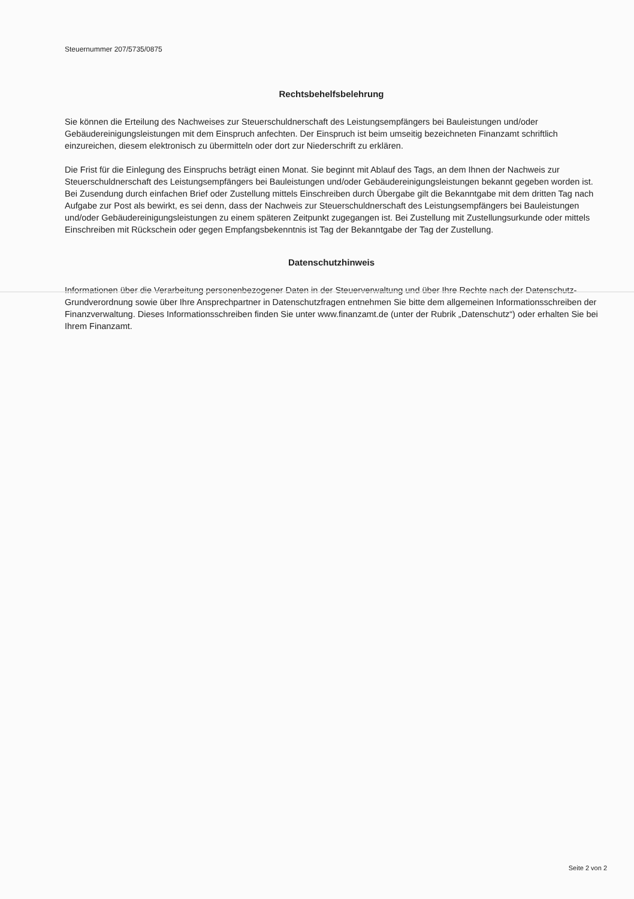Steuernummer 207/5735/0875
Rechtsbehelfsbelehrung
Sie können die Erteilung des Nachweises zur Steuerschuldnerschaft des Leistungsempfängers bei Bauleistungen und/oder Gebäudereinigungsleistungen mit dem Einspruch anfechten. Der Einspruch ist beim umseitig bezeichneten Finanzamt schriftlich einzureichen, diesem elektronisch zu übermitteln oder dort zur Niederschrift zu erklären.
Die Frist für die Einlegung des Einspruchs beträgt einen Monat. Sie beginnt mit Ablauf des Tags, an dem Ihnen der Nachweis zur Steuerschuldnerschaft des Leistungsempfängers bei Bauleistungen und/oder Gebäudereinigungsleistungen bekannt gegeben worden ist. Bei Zusendung durch einfachen Brief oder Zustellung mittels Einschreiben durch Übergabe gilt die Bekanntgabe mit dem dritten Tag nach Aufgabe zur Post als bewirkt, es sei denn, dass der Nachweis zur Steuerschuldnerschaft des Leistungsempfängers bei Bauleistungen und/oder Gebäudereinigungsleistungen zu einem späteren Zeitpunkt zugegangen ist. Bei Zustellung mit Zustellungsurkunde oder mittels Einschreiben mit Rückschein oder gegen Empfangsbekenntnis ist Tag der Bekanntgabe der Tag der Zustellung.
Datenschutzhinweis
Informationen über die Verarbeitung personenbezogener Daten in der Steuerverwaltung und über Ihre Rechte nach der Datenschutz-Grundverordnung sowie über Ihre Ansprechpartner in Datenschutzfragen entnehmen Sie bitte dem allgemeinen Informationsschreiben der Finanzverwaltung. Dieses Informationsschreiben finden Sie unter www.finanzamt.de (unter der Rubrik „Datenschutz“) oder erhalten Sie bei Ihrem Finanzamt.
Seite 2 von 2